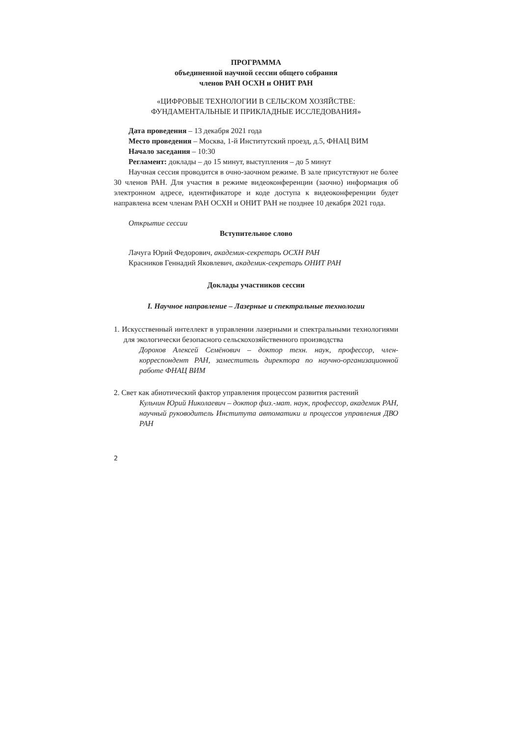ПРОГРАММА
объединенной научной сессии общего собрания
членов РАН ОСХН и ОНИТ РАН
«ЦИФРОВЫЕ ТЕХНОЛОГИИ В СЕЛЬСКОМ ХОЗЯЙСТВЕ:
ФУНДАМЕНТАЛЬНЫЕ И ПРИКЛАДНЫЕ ИССЛЕДОВАНИЯ»
Дата проведения – 13 декабря 2021 года
Место проведения – Москва, 1-й Институтский проезд, д.5, ФНАЦ ВИМ
Начало заседания – 10:30
Регламент: доклады – до 15 минут, выступления – до 5 минут
Научная сессия проводится в очно-заочном режиме. В зале присутствуют не более 30 членов РАН. Для участия в режиме видеоконференции (заочно) информация об электронном адресе, идентификаторе и коде доступа к видеоконференции будет направлена всем членам РАН ОСХН и ОНИТ РАН не позднее 10 декабря 2021 года.
Открытие сессии
Вступительное слово
Лачуга Юрий Федорович, академик-секретарь ОСХН РАН
Красников Геннадий Яковлевич, академик-секретарь ОНИТ РАН
Доклады участников сессии
I. Научное направление – Лазерные и спектральные технологии
1. Искусственный интеллект в управлении лазерными и спектральными технологиями для экологически безопасного сельскохозяйственного производства
Дорохов Алексей Семёнович – доктор техн. наук, профессор, член-корреспондент РАН, заместитель директора по научно-организационной работе ФНАЦ ВИМ
2. Свет как абиотический фактор управления процессом развития растений
Кульчин Юрий Николаевич – доктор физ.-мат. наук, профессор, академик РАН, научный руководитель Института автоматики и процессов управления ДВО РАН
2